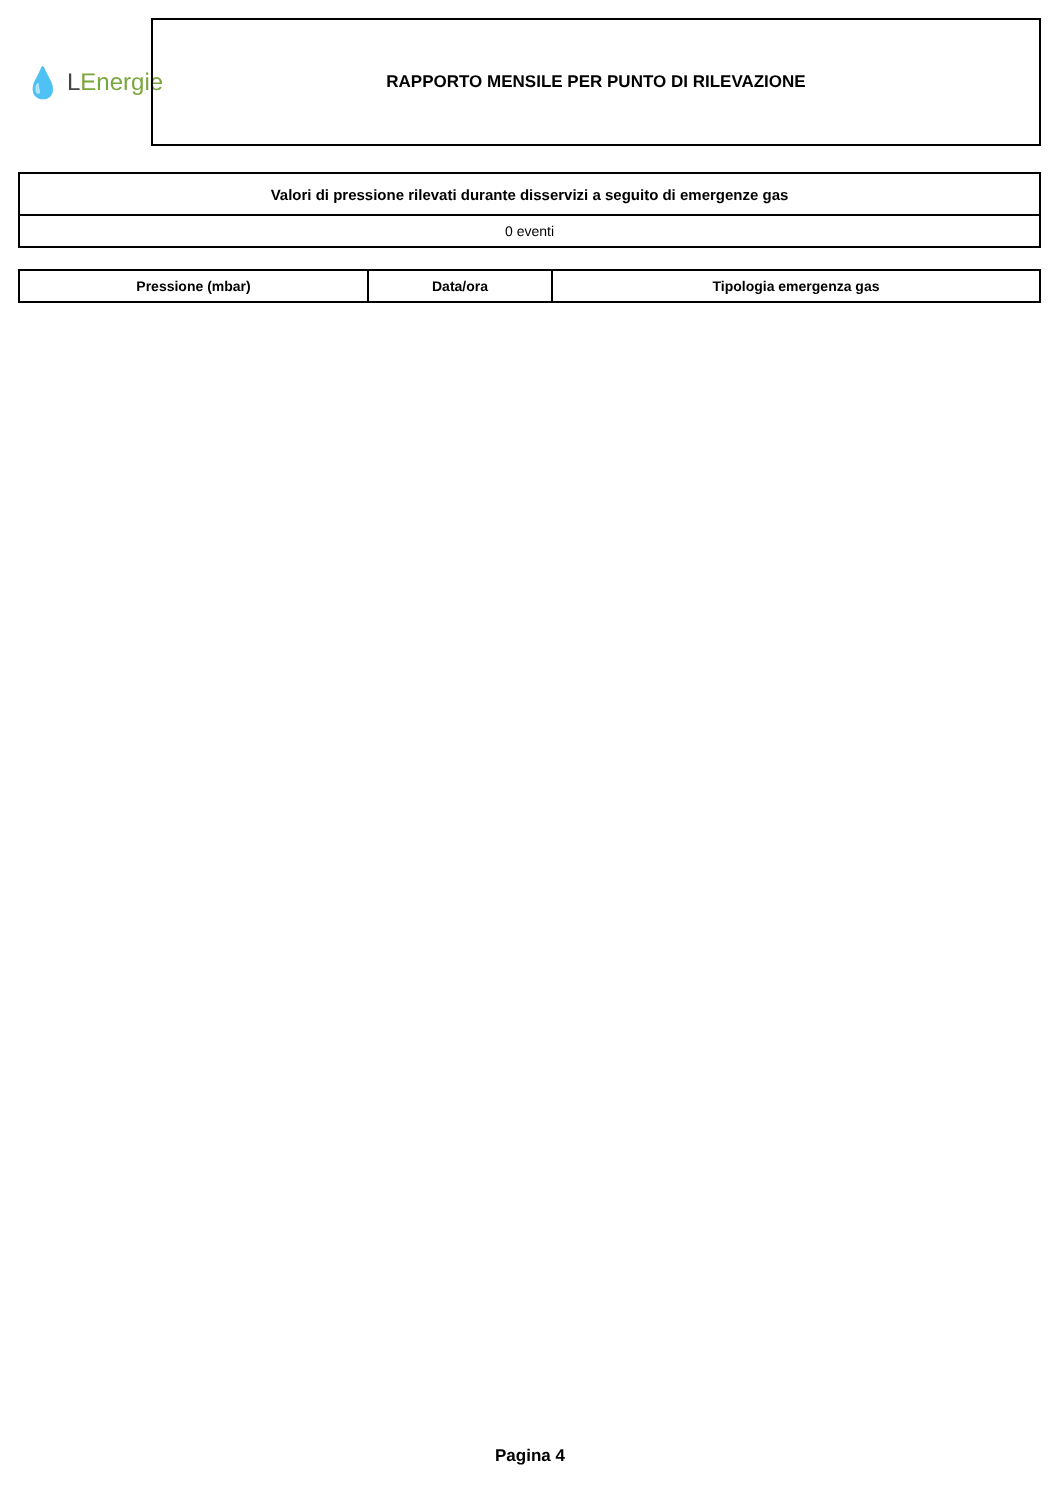💧 L Energie
RAPPORTO MENSILE PER PUNTO DI RILEVAZIONE
| Valori di pressione rilevati durante disservizi a seguito di emergenze gas |
| --- |
| 0 eventi |
| Pressione (mbar) | Data/ora | Tipologia emergenza gas |
| --- | --- | --- |
Pagina 4